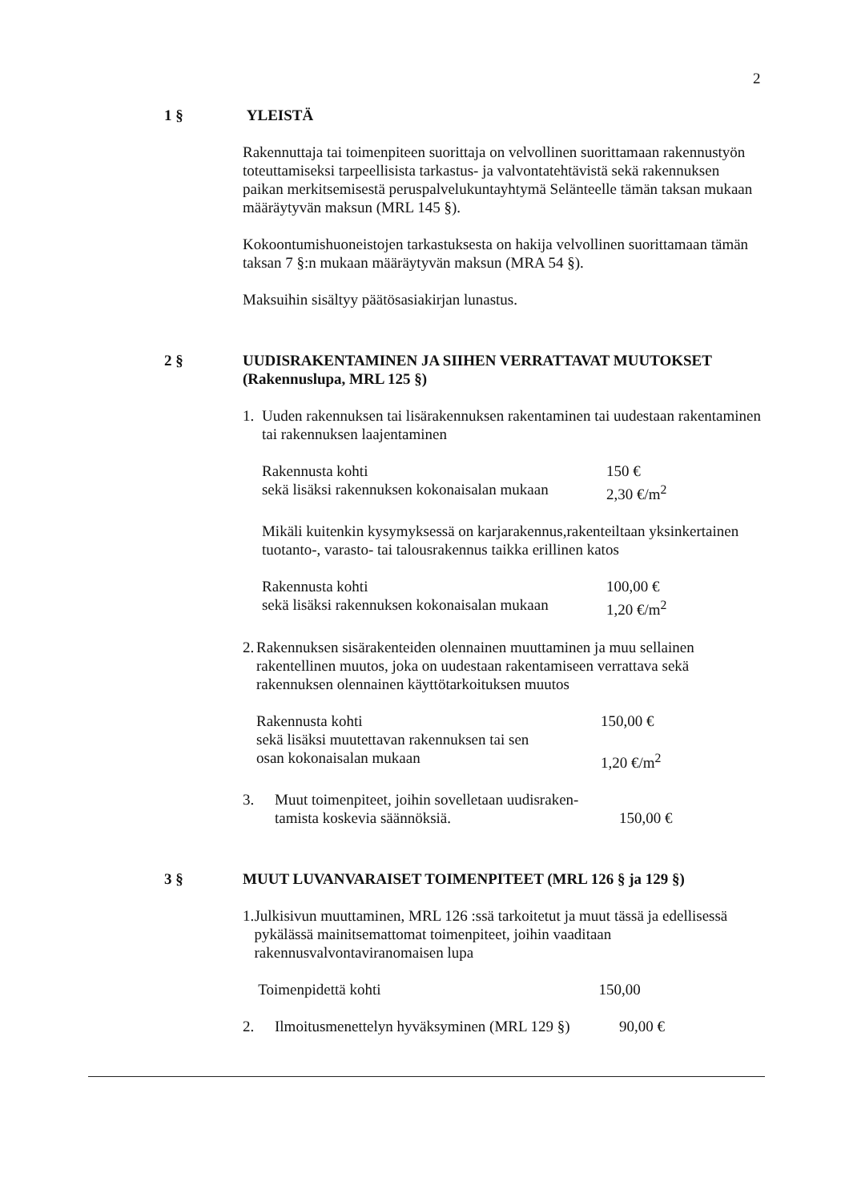2
1 §
YLEISTÄ
Rakennuttaja tai toimenpiteen suorittaja on velvollinen suorittamaan rakennustyön toteuttamiseksi tarpeellisista tarkastus- ja valvontatehtävistä sekä rakennuksen paikan merkitsemisestä peruspalvelukuntayhtymä Selänteelle tämän taksan mukaan määräytyvän maksun (MRL 145 §).
Kokoontumishuoneistojen tarkastuksesta on hakija velvollinen suorittamaan tämän taksan 7 §:n mukaan määräytyvän maksun (MRA 54 §).
Maksuihin sisältyy päätösasiakirjan lunastus.
2 §
UUDISRAKENTAMINEN JA SIIHEN VERRATTAVAT MUUTOKSET (Rakennuslupa, MRL 125 §)
1. Uuden rakennuksen tai lisärakennuksen rakentaminen tai uudestaan rakentaminen tai rakennuksen laajentaminen
Rakennusta kohti 150 €
sekä lisäksi rakennuksen kokonaisalan mukaan 2,30 €/m<sup>2</sup>
Mikäli kuitenkin kysymyksessä on karjarakennus,rakenteiltaan yksinkertainen tuotanto-, varasto- tai talousrakennus taikka erillinen katos
Rakennusta kohti 100,00 €
sekä lisäksi rakennuksen kokonaisalan mukaan 1,20 €/m<sup>2</sup>
2. Rakennuksen sisärakenteiden olennainen muuttaminen ja muu sellainen rakentellinen muutos, joka on uudestaan rakentamiseen verrattava sekä rakennuksen olennainen käyttötarkoituksen muutos
Rakennusta kohti 150,00 €
sekä lisäksi muutettavan rakennuksen tai sen
osan kokonaisalan mukaan
1,20 €/m<sup>2</sup>
3. Muut toimenpiteet, joihin sovelletaan uudisraken-
tamista koskevia säännöksiä.
150,00 €
3 §
MUUT LUVANVARAISET TOIMENPITEET (MRL 126 § ja 129 §)
1. Julkisivun muuttaminen, MRL 126 :ssä tarkoitetut ja muut tässä ja edellisessä pykälässä mainitsemattomat toimenpiteet, joihin vaaditaan rakennusvalvontaviranomaisen lupa
Toimenpidettä kohti 150,00
2. Ilmoitusmenettelyn hyväksyminen (MRL 129 §) 90,00 €